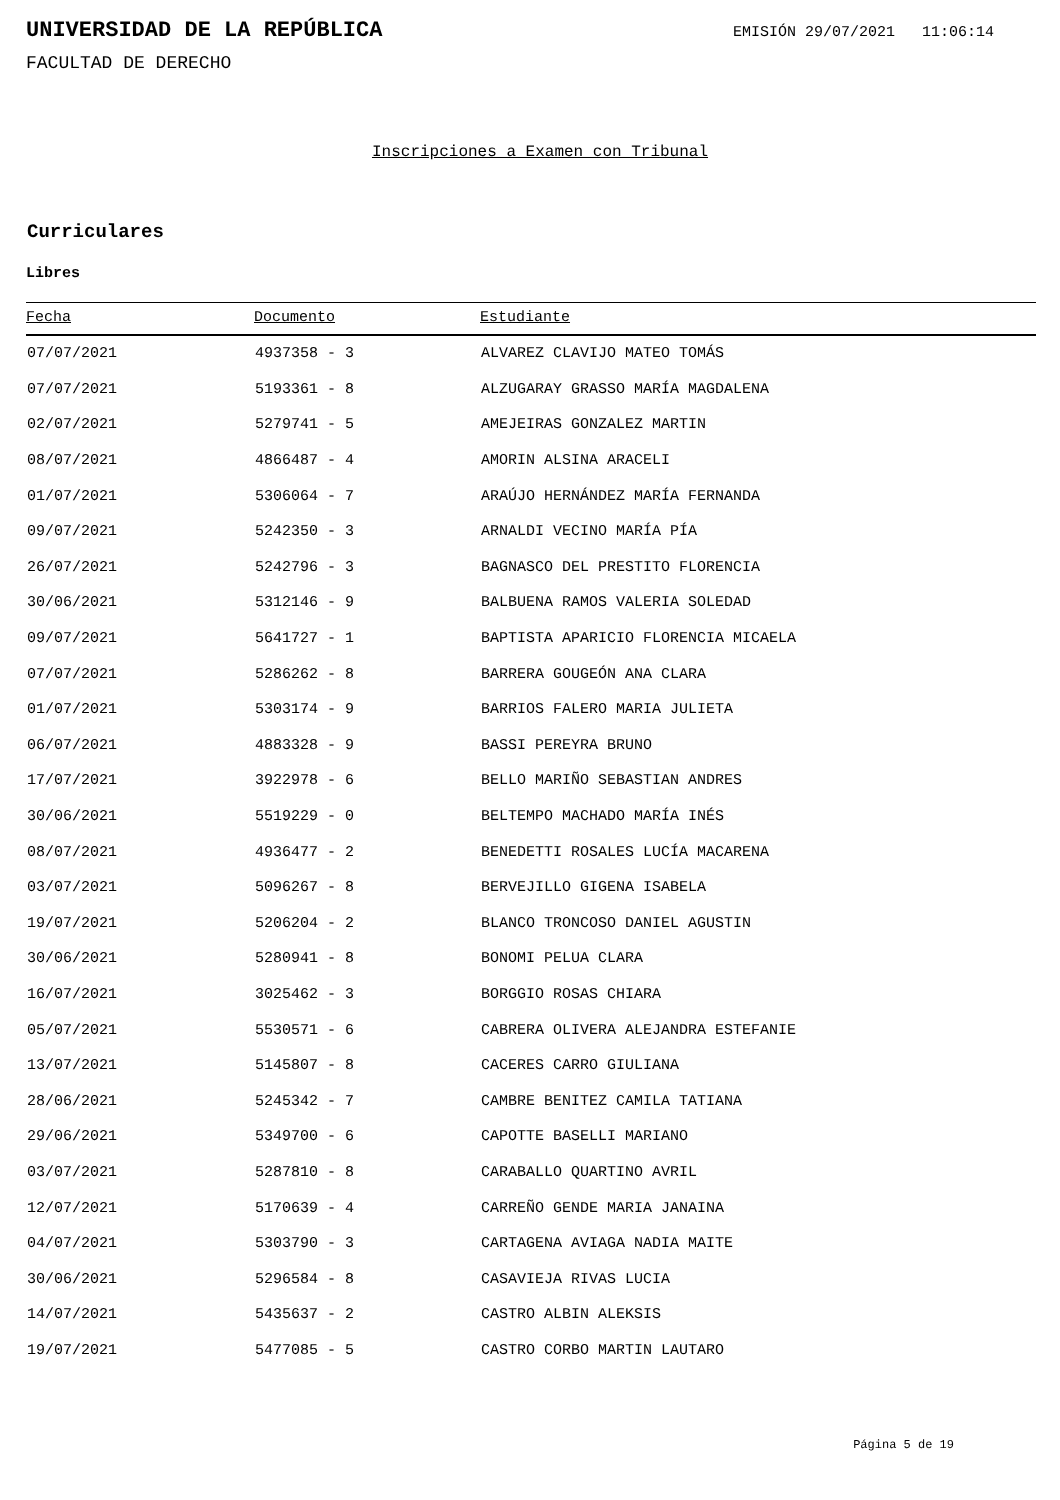UNIVERSIDAD DE LA REPÚBLICA
EMISIÓN 29/07/2021 11:06:14
FACULTAD DE DERECHO
Inscripciones a Examen con Tribunal
Curriculares
Libres
| Fecha | Documento | Estudiante |
| --- | --- | --- |
| 07/07/2021 | 4937358 - 3 | ALVAREZ CLAVIJO MATEO TOMÁS |
| 07/07/2021 | 5193361 - 8 | ALZUGARAY GRASSO MARÍA MAGDALENA |
| 02/07/2021 | 5279741 - 5 | AMEJEIRAS GONZALEZ MARTIN |
| 08/07/2021 | 4866487 - 4 | AMORIN ALSINA ARACELI |
| 01/07/2021 | 5306064 - 7 | ARAÚJO HERNÁNDEZ MARÍA FERNANDA |
| 09/07/2021 | 5242350 - 3 | ARNALDI VECINO MARÍA PÍA |
| 26/07/2021 | 5242796 - 3 | BAGNASCO DEL PRESTITO FLORENCIA |
| 30/06/2021 | 5312146 - 9 | BALBUENA RAMOS VALERIA SOLEDAD |
| 09/07/2021 | 5641727 - 1 | BAPTISTA APARICIO FLORENCIA MICAELA |
| 07/07/2021 | 5286262 - 8 | BARRERA GOUGEÓN ANA CLARA |
| 01/07/2021 | 5303174 - 9 | BARRIOS FALERO MARIA JULIETA |
| 06/07/2021 | 4883328 - 9 | BASSI PEREYRA BRUNO |
| 17/07/2021 | 3922978 - 6 | BELLO MARIÑO SEBASTIAN ANDRES |
| 30/06/2021 | 5519229 - 0 | BELTEMPO MACHADO MARÍA INÉS |
| 08/07/2021 | 4936477 - 2 | BENEDETTI ROSALES LUCÍA MACARENA |
| 03/07/2021 | 5096267 - 8 | BERVEJILLO GIGENA ISABELA |
| 19/07/2021 | 5206204 - 2 | BLANCO TRONCOSO DANIEL AGUSTIN |
| 30/06/2021 | 5280941 - 8 | BONOMI PELUA CLARA |
| 16/07/2021 | 3025462 - 3 | BORGGIO ROSAS CHIARA |
| 05/07/2021 | 5530571 - 6 | CABRERA OLIVERA ALEJANDRA ESTEFANIE |
| 13/07/2021 | 5145807 - 8 | CACERES CARRO GIULIANA |
| 28/06/2021 | 5245342 - 7 | CAMBRE BENITEZ CAMILA TATIANA |
| 29/06/2021 | 5349700 - 6 | CAPOTTE BASELLI MARIANO |
| 03/07/2021 | 5287810 - 8 | CARABALLO QUARTINO AVRIL |
| 12/07/2021 | 5170639 - 4 | CARREÑO GENDE MARIA JANAINA |
| 04/07/2021 | 5303790 - 3 | CARTAGENA AVIAGA NADIA MAITE |
| 30/06/2021 | 5296584 - 8 | CASAVIEJA RIVAS LUCIA |
| 14/07/2021 | 5435637 - 2 | CASTRO ALBIN ALEKSIS |
| 19/07/2021 | 5477085 - 5 | CASTRO CORBO MARTIN LAUTARO |
Página 5 de 19